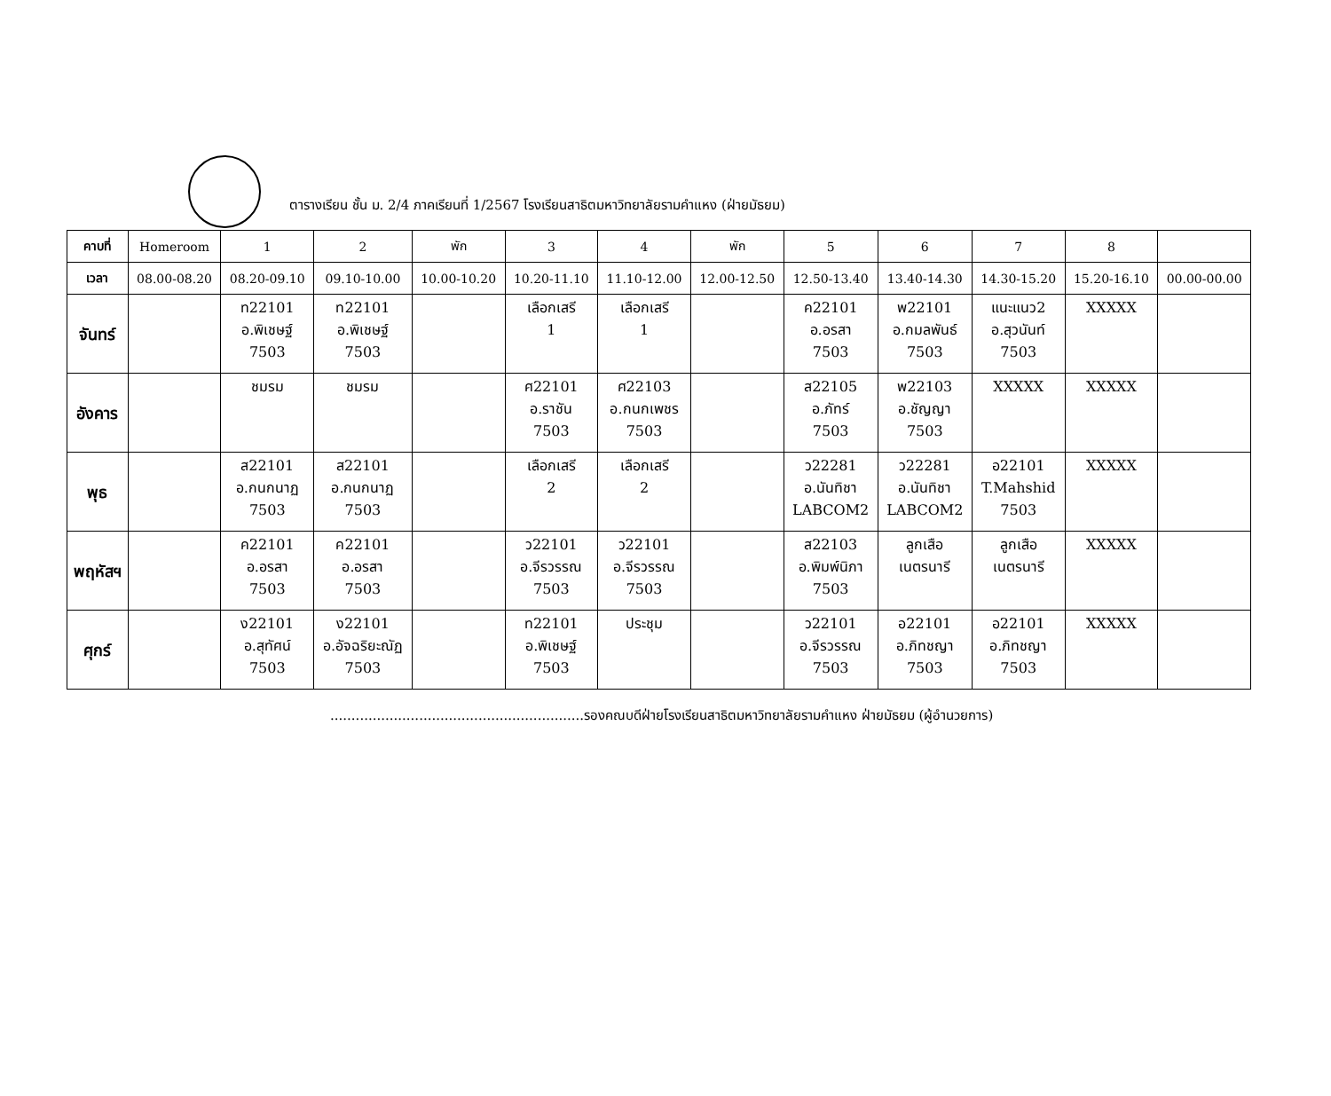ตารางเรียน ชั้น ม. 2/4 ภาคเรียนที่ 1/2567 โรงเรียนสาธิตมหาวิทยาลัยรามคำแหง (ฝ่ายมัธยม)
| คาบที่ | Homeroom | 1 | 2 | พัก | 3 | 4 | พัก | 5 | 6 | 7 | 8 | |
| --- | --- | --- | --- | --- | --- | --- | --- | --- | --- | --- | --- | --- |
| เวลา | 08.00-08.20 | 08.20-09.10 | 09.10-10.00 | 10.00-10.20 | 10.20-11.10 | 11.10-12.00 | 12.00-12.50 | 12.50-13.40 | 13.40-14.30 | 14.30-15.20 | 15.20-16.10 | 00.00-00.00 |
| จันทร์ | | ท22101 อ.พิเชษฐ์ 7503 | ท22101 อ.พิเชษฐ์ 7503 | | เลือกเสรี 1 | เลือกเสรี 1 | | ค22101 อ.อรสา 7503 | พ22101 อ.กมลพันธ์ 7503 | แนะแนว2 อ.สุวนันท์ 7503 | XXXXX | |
| อังคาร | | ชมรม | ชมรม | | ศ22101 อ.ราชัน 7503 | ศ22103 อ.กนกเพชร 7503 | | ส22105 อ.ภัทร์ 7503 | พ22103 อ.ชัญญา 7503 | XXXXX | XXXXX | |
| พุธ | | ส22101 อ.กนกนาฏ 7503 | ส22101 อ.กนกนาฏ 7503 | | เลือกเสรี 2 | เลือกเสรี 2 | | ว22281 อ.นันทิชา LABCOM2 | ว22281 อ.นันทิชา LABCOM2 | อ22101 T.Mahshid 7503 | XXXXX | |
| พฤหัสฯ | | ค22101 อ.อรสา 7503 | ค22101 อ.อรสา 7503 | | ว22101 อ.จีรวรรณ 7503 | ว22101 อ.จีรวรรณ 7503 | | ส22103 อ.พิมพ์นิภา 7503 | ลูกเสือ เนตรนารี | ลูกเสือ เนตรนารี | XXXXX | |
| ศุกร์ | | ง22101 อ.สุทัศน์ 7503 | ง22101 อ.อัจฉริยะณัฏ 7503 | | ท22101 อ.พิเชษฐ์ 7503 | ประชุม | | ว22101 อ.จีรวรรณ 7503 | อ22101 อ.ภิทชญา 7503 | อ22101 อ.ภิทชญา 7503 | XXXXX | |
............................................................รองคณบดีฝ่ายโรงเรียนสาธิตมหาวิทยาลัยรามคำแหง ฝ่ายมัธยม (ผู้อำนวยการ)